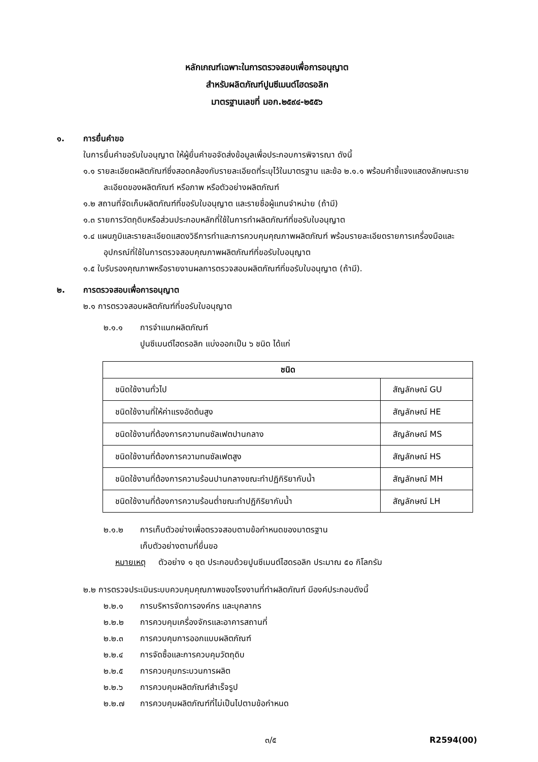หลักเกณฑ์เฉพาะในการตรวจสอบเพื่อการอนุญาต
สำหรับผลิตภัณฑ์ปูนซีเมนต์ไฮดรอลิก
มาตรฐานเลขที่ มอก.๒๕๙๔-๒๕๕๖
๑. การยื่นคำขอ
ในการยื่นคำขอรับใบอนุญาต ให้ผู้ยื่นคำขอจัดส่งข้อมูลเพื่อประกอบการพิจารณา ดังนี้
๑.๑ รายละเอียดผลิตภัณฑ์ซึ่งสอดคล้องกับรายละเอียดที่ระบุไว้ในมาตรฐาน และข้อ ๒.๑.๑ พร้อมคำชี้แจงแสดงลักษณะรายละเอียดของผลิตภัณฑ์ หรือภาพ หรือตัวอย่างผลิตภัณฑ์
๑.๒ สถานที่จัดเก็บผลิตภัณฑ์ที่ขอรับใบอนุญาต และรายชื่อผู้แทนจำหน่าย (ถ้ามี)
๑.๓ รายการวัตถุดิบหรือส่วนประกอบหลักที่ใช้ในการทำผลิตภัณฑ์ที่ขอรับใบอนุญาต
๑.๔ แผนภูมิและรายละเอียดแสดงวิธีการทำและการควบคุมคุณภาพผลิตภัณฑ์ พร้อมรายละเอียดรายการเครื่องมือและอุปกรณ์ที่ใช้ในการตรวจสอบคุณภาพผลิตภัณฑ์ที่ขอรับใบอนุญาต
๑.๕ ใบรับรองคุณภาพหรือรายงานผลการตรวจสอบผลิตภัณฑ์ที่ขอรับใบอนุญาต (ถ้ามี).
๒. การตรวจสอบเพื่อการอนุญาต
๒.๑ การตรวจสอบผลิตภัณฑ์ที่ขอรับใบอนุญาต
๒.๑.๑ การจำแนกผลิตภัณฑ์
ปูนซีเมนต์ไฮดรอลิก แบ่งออกเป็น ๖ ชนิด ได้แก่
| ชนิด | |
| --- | --- |
| ชนิดใช้งานทั่วไป | สัญลักษณ์ GU |
| ชนิดใช้งานที่ให้ค่าแรงอัดต้นสูง | สัญลักษณ์ HE |
| ชนิดใช้งานที่ต้องการความทนซัลเฟตปานกลาง | สัญลักษณ์ MS |
| ชนิดใช้งานที่ต้องการความทนซัลเฟตสูง | สัญลักษณ์ HS |
| ชนิดใช้งานที่ต้องการความร้อนปานกลางขณะทำปฏิกิริยากับน้ำ | สัญลักษณ์ MH |
| ชนิดใช้งานที่ต้องการความร้อนต่ำขณะทำปฏิกิริยากับน้ำ | สัญลักษณ์ LH |
๒.๑.๒ การเก็บตัวอย่างเพื่อตรวจสอบตามข้อกำหนดของมาตรฐาน
เก็บตัวอย่างตามที่ยื่นขอ
หมายเหตุ ตัวอย่าง ๑ ชุด ประกอบด้วยปูนซีเมนต์ไฮดรอลิก ประมาณ ๕๐ กิโลกรัม
๒.๒ การตรวจประเมินระบบควบคุมคุณภาพของโรงงานที่ทำผลิตภัณฑ์ มีองค์ประกอบดังนี้
๒.๒.๑ การบริหารจัดการองค์กร และบุคลากร
๒.๒.๒ การควบคุมเครื่องจักรและอาคารสถานที่
๒.๒.๓ การควบคุมการออกแบบผลิตภัณฑ์
๒.๒.๔ การจัดซื้อและการควบคุมวัตถุดิบ
๒.๒.๕ การควบคุมกระบวนการผลิต
๒.๒.๖ การควบคุมผลิตภัณฑ์สำเร็จรูป
๒.๒.๗ การควบคุมผลิตภัณฑ์ที่ไม่เป็นไปตามข้อกำหนด
๓/๕ R2594(00)